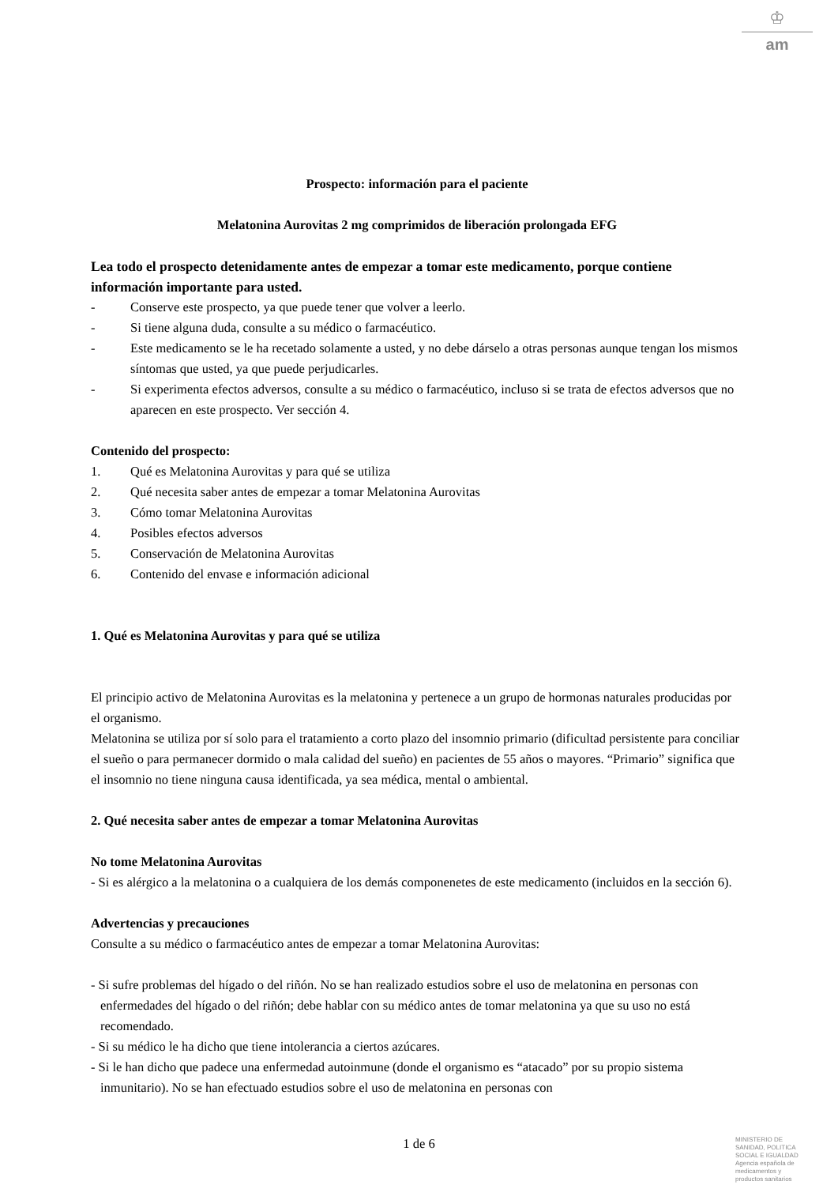♔
am
Prospecto: información para el paciente
Melatonina Aurovitas 2 mg comprimidos de liberación prolongada EFG
Lea todo el prospecto detenidamente antes de empezar a tomar este medicamento, porque contiene información importante para usted.
- Conserve este prospecto, ya que puede tener que volver a leerlo.
- Si tiene alguna duda, consulte a su médico o farmacéutico.
- Este medicamento se le ha recetado solamente a usted, y no debe dárselo a otras personas aunque tengan los mismos síntomas que usted, ya que puede perjudicarles.
- Si experimenta efectos adversos, consulte a su médico o farmacéutico, incluso si se trata de efectos adversos que no aparecen en este prospecto. Ver sección 4.
Contenido del prospecto:
1. Qué es Melatonina Aurovitas y para qué se utiliza
2. Qué necesita saber antes de empezar a tomar Melatonina Aurovitas
3. Cómo tomar Melatonina Aurovitas
4. Posibles efectos adversos
5. Conservación de Melatonina Aurovitas
6. Contenido del envase e información adicional
1. Qué es Melatonina Aurovitas y para qué se utiliza
El principio activo de Melatonina Aurovitas es la melatonina y pertenece a un grupo de hormonas naturales producidas por el organismo.
Melatonina se utiliza por sí solo para el tratamiento a corto plazo del insomnio primario (dificultad persistente para conciliar el sueño o para permanecer dormido o mala calidad del sueño) en pacientes de 55 años o mayores. “Primario” significa que el insomnio no tiene ninguna causa identificada, ya sea médica, mental o ambiental.
2. Qué necesita saber antes de empezar a tomar Melatonina Aurovitas
No tome Melatonina Aurovitas
- Si es alérgico a la melatonina o a cualquiera de los demás componenetes de este medicamento (incluidos en la sección 6).
Advertencias y precauciones
Consulte a su médico o farmacéutico antes de empezar a tomar Melatonina Aurovitas:
- Si sufre problemas del hígado o del riñón. No se han realizado estudios sobre el uso de melatonina en personas con enfermedades del hígado o del riñón; debe hablar con su médico antes de tomar melatonina ya que su uso no está recomendado.
- Si su médico le ha dicho que tiene intolerancia a ciertos azúcares.
- Si le han dicho que padece una enfermedad autoinmune (donde el organismo es “atacado” por su propio sistema inmunitario). No se han efectuado estudios sobre el uso de melatonina en personas con
1 de 6
MINISTERIO DE
SANIDAD, POLITICA
SOCIAL E IGUALDAD
Agencia española de
medicamentos y
productos sanitarios